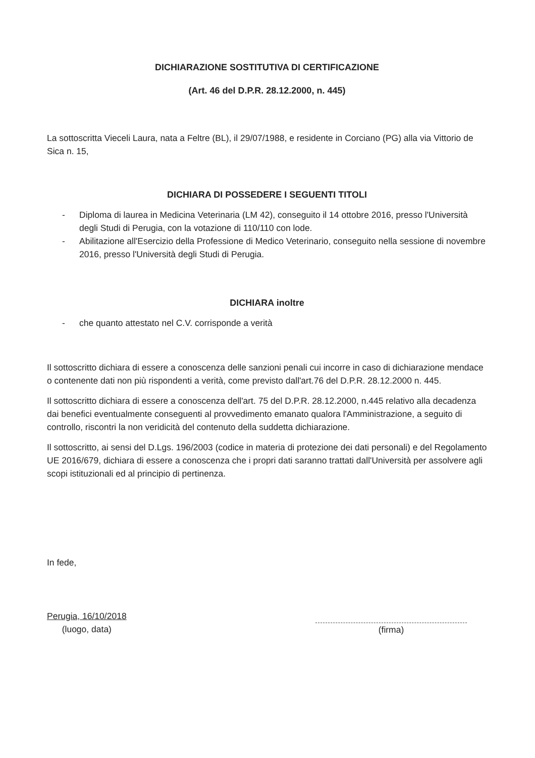DICHIARAZIONE SOSTITUTIVA DI CERTIFICAZIONE
(Art. 46 del D.P.R. 28.12.2000, n. 445)
La sottoscritta Vieceli Laura, nata a Feltre (BL), il 29/07/1988, e residente in Corciano (PG) alla via Vittorio de Sica n. 15,
DICHIARA DI POSSEDERE I SEGUENTI TITOLI
- Diploma di laurea in Medicina Veterinaria (LM 42), conseguito il 14 ottobre 2016, presso l'Università degli Studi di Perugia, con la votazione di 110/110 con lode.
- Abilitazione all'Esercizio della Professione di Medico Veterinario, conseguito nella sessione di novembre 2016, presso l'Università degli Studi di Perugia.
DICHIARA inoltre
- che quanto attestato nel C.V. corrisponde a verità
Il sottoscritto dichiara di essere a conoscenza delle sanzioni penali cui incorre in caso di dichiarazione mendace o contenente dati non più rispondenti a verità, come previsto dall'art.76 del D.P.R. 28.12.2000 n. 445.
Il sottoscritto dichiara di essere a conoscenza dell'art. 75 del D.P.R. 28.12.2000, n.445 relativo alla decadenza dai benefici eventualmente conseguenti al provvedimento emanato qualora l'Amministrazione, a seguito di controllo, riscontri la non veridicità del contenuto della suddetta dichiarazione.
Il sottoscritto, ai sensi del D.Lgs. 196/2003 (codice in materia di protezione dei dati personali) e del Regolamento UE 2016/679, dichiara di essere a conoscenza che i propri dati saranno trattati dall'Università per assolvere agli scopi istituzionali ed al principio di pertinenza.
In fede,
Perugia, 16/10/2018
(luogo, data)
(firma)